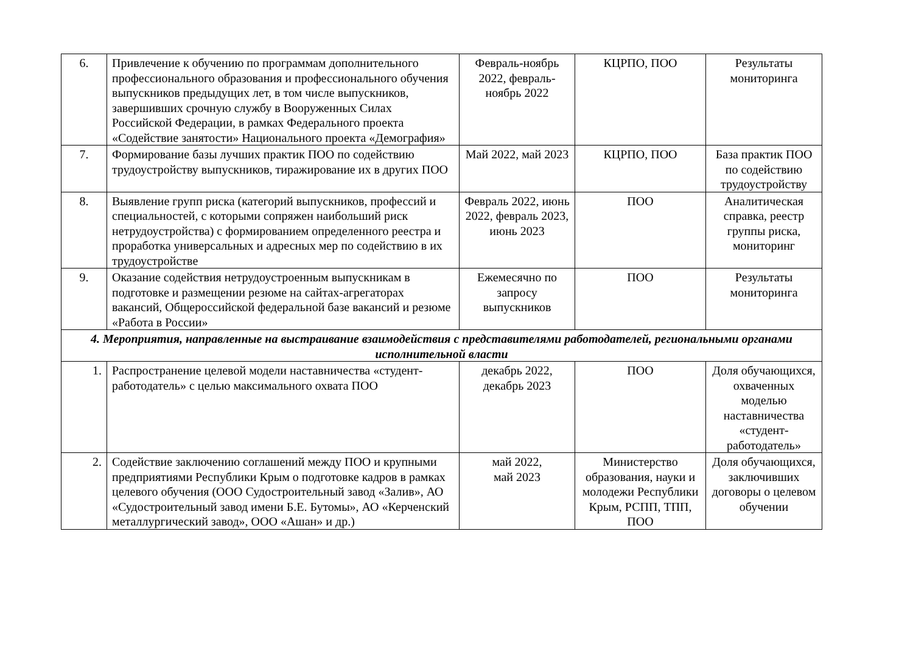| 6. | Привлечение к обучению по программам дополнительного профессионального образования и профессионального обучения выпускников предыдущих лет, в том числе выпускников, завершивших срочную службу в Вооруженных Силах Российской Федерации, в рамках Федерального проекта «Содействие занятости» Национального проекта «Демография» | Февраль-ноябрь 2022, февраль-ноябрь 2022 | КЦРПО, ПОО | Результаты мониторинга |
| 7. | Формирование базы лучших практик ПОО по содействию трудоустройству выпускников, тиражирование их в других ПОО | Май 2022, май 2023 | КЦРПО, ПОО | База практик ПОО по содействию трудоустройству |
| 8. | Выявление групп риска (категорий выпускников, профессий и специальностей, с которыми сопряжен наибольший риск нетрудоустройства) с формированием определенного реестра и проработка универсальных и адресных мер по содействию в их трудоустройстве | Февраль 2022, июнь 2022, февраль 2023, июнь 2023 | ПОО | Аналитическая справка, реестр группы риска, мониторинг |
| 9. | Оказание содействия нетрудоустроенным выпускникам в подготовке и размещении резюме на сайтах-агрегаторах вакансий, Общероссийской федеральной базе вакансий и резюме «Работа в России» | Ежемесячно по запросу выпускников | ПОО | Результаты мониторинга |
| 4. Мероприятия, направленные на выстраивание взаимодействия с представителями работодателей, региональными органами исполнительной власти | | | | |
| 1. | Распространение целевой модели наставничества «студент-работодатель» с целью максимального охвата ПОО | декабрь 2022, декабрь 2023 | ПОО | Доля обучающихся, охваченных моделью наставничества «студент-работодатель» |
| 2. | Содействие заключению соглашений между ПОО и крупными предприятиями Республики Крым о подготовке кадров в рамках целевого обучения (ООО Судостроительный завод «Залив», АО «Судостроительный завод имени Б.Е. Бутомы», АО «Керченский металлургический завод», ООО «Ашан» и др.) | май 2022, май 2023 | Министерство образования, науки и молодежи Республики Крым, РСПП, ТПП, ПОО | Доля обучающихся, заключивших договоры о целевом обучении |